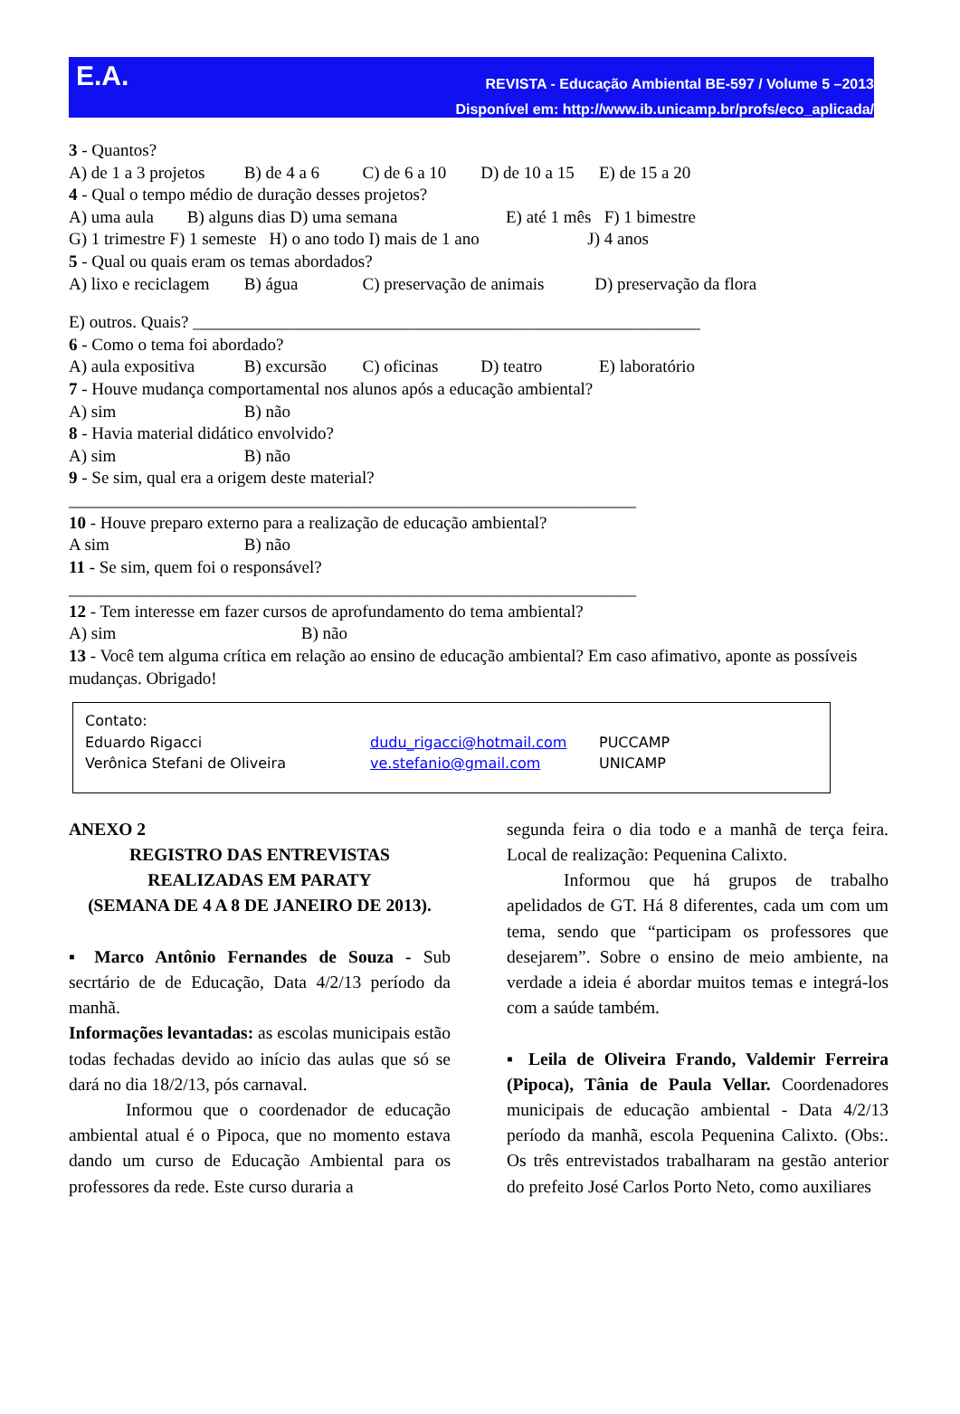E.A.
REVISTA - Educação Ambiental BE-597 / Volume 5 –2013
Disponível em: http://www.ib.unicamp.br/profs/eco_aplicada/
3 - Quantos?
A) de 1 a 3 projetos B) de 4 a 6 C) de 6 a 10 D) de 10 a 15 E) de 15 a 20
4 - Qual o tempo médio de duração desses projetos?
A) uma aula B) alguns dias D) uma semana E) até 1 mês F) 1 bimestre
G) 1 trimestre F) 1 semeste H) o ano todo I) mais de 1 ano J) 4 anos
5 - Qual ou quais eram os temas abordados?
A) lixo e reciclagem B) água C) preservação de animais D) preservação da flora
E) outros. Quais? ___________________________________________________________
6 - Como o tema foi abordado?
A) aula expositiva B) excursão C) oficinas D) teatro E) laboratório
7 - Houve mudança comportamental nos alunos após a educação ambiental?
A) sim B) não
8 - Havia material didático envolvido?
A) sim B) não
9 - Se sim, qual era a origem deste material?
__________________________________________________________________
10 - Houve preparo externo para a realização de educação ambiental?
A sim B) não
11 - Se sim, quem foi o responsável?
__________________________________________________________________
12 - Tem interesse em fazer cursos de aprofundamento do tema ambiental?
A) sim B) não
13 - Você tem alguma crítica em relação ao ensino de educação ambiental? Em caso afimativo, aponte as possíveis mudanças. Obrigado!
Contato:
| Eduardo Rigacci | dudu_rigacci@hotmail.com | PUCCAMP |
| Verônica Stefani de Oliveira | ve.stefanio@gmail.com | UNICAMP |
ANEXO 2
REGISTRO DAS ENTREVISTAS
REALIZADAS EM PARATY
(SEMANA DE 4 A 8 DE JANEIRO DE 2013).
▪ Marco Antônio Fernandes de Souza - Sub secrtário de de Educação, Data 4/2/13 período da manhã.
Informações levantadas: as escolas municipais estão todas fechadas devido ao início das aulas que só se dará no dia 18/2/13, pós carnaval.
Informou que o coordenador de educação ambiental atual é o Pipoca, que no momento estava dando um curso de Educação Ambiental para os professores da rede. Este curso duraria a
segunda feira o dia todo e a manhã de terça feira. Local de realização: Pequenina Calixto.
Informou que há grupos de trabalho apelidados de GT. Há 8 diferentes, cada um com um tema, sendo que “participam os professores que desejarem”. Sobre o ensino de meio ambiente, na verdade a ideia é abordar muitos temas e integrá-los com a saúde também.
▪ Leila de Oliveira Frando, Valdemir Ferreira (Pipoca), Tânia de Paula Vellar. Coordenadores municipais de educação ambiental - Data 4/2/13 período da manhã, escola Pequenina Calixto. (Obs:. Os três entrevistados trabalharam na gestão anterior do prefeito José Carlos Porto Neto, como auxiliares